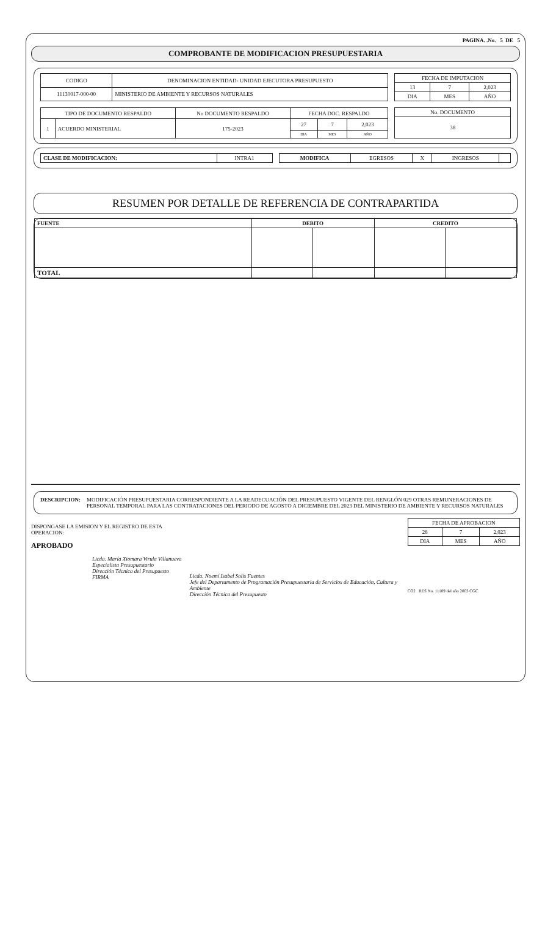PAGINA. .No. 5 DE 5
COMPROBANTE DE MODIFICACION PRESUPUESTARIA
| CODIGO | DENOMINACION ENTIDAD- UNIDAD EJECUTORA PRESUPUESTO |
| 11130017-000-00 | MINISTERIO DE AMBIENTE Y RECURSOS NATURALES |
| FECHA DE IMPUTACION | | |
| --- | --- | --- |
| 13 | 7 | 2,023 |
| DIA | MES | AÑO |
| TIPO DE DOCUMENTO RESPALDO | | No DOCUMENTO RESPALDO | FECHA DOC. RESPALDO | | |
| --- | --- | --- | --- | --- | --- |
| 1 | ACUERDO MINISTERIAL | 175-2023 | 27 | 7 | 2,023 |
| | | | DIA | MES | AÑO |
| No. DOCUMENTO |
| --- |
| 38 |
| CLASE DE MODIFICACION: | INTRA1 |
| MODIFICA | EGRESOS | X | INGRESOS | |
RESUMEN POR DETALLE DE REFERENCIA DE CONTRAPARTIDA
| FUENTE | DEBITO | | CREDITO | |
| --- | --- | --- | --- | --- |
| TOTAL | | | | |
DESCRIPCION: MODIFICACIÓN PRESUPUESTARIA CORRESPONDIENTE A LA READECUACIÓN DEL PRESUPUESTO VIGENTE DEL RENGLÓN 029 OTRAS REMUNERACIONES DE PERSONAL TEMPORAL PARA LAS CONTRATACIONES DEL PERIODO DE AGOSTO A DICIEMBRE DEL 2023 DEL MINISTERIO DE AMBIENTE Y RECURSOS NATURALES
DISPONGASE LA EMISION Y EL REGISTRO DE ESTA OPERACION:
APROBADO
Licda. María Xiomara Virula Villanueva
Especialista Presupuestario
Dirección Técnica del Presupuesto
FIRMA
Licda. Noemí Isabel Solís Fuentes
Jefe del Departamento de Programación Presupuestaria de Servicios de Educación, Cultura y Ambiente
Dirección Técnica del Presupuesto
| FECHA DE APROBACION | | |
| --- | --- | --- |
| 28 | 7 | 2,023 |
| DIA | MES | AÑO |
CO2 RES No. 11189 del año 2003 CGC